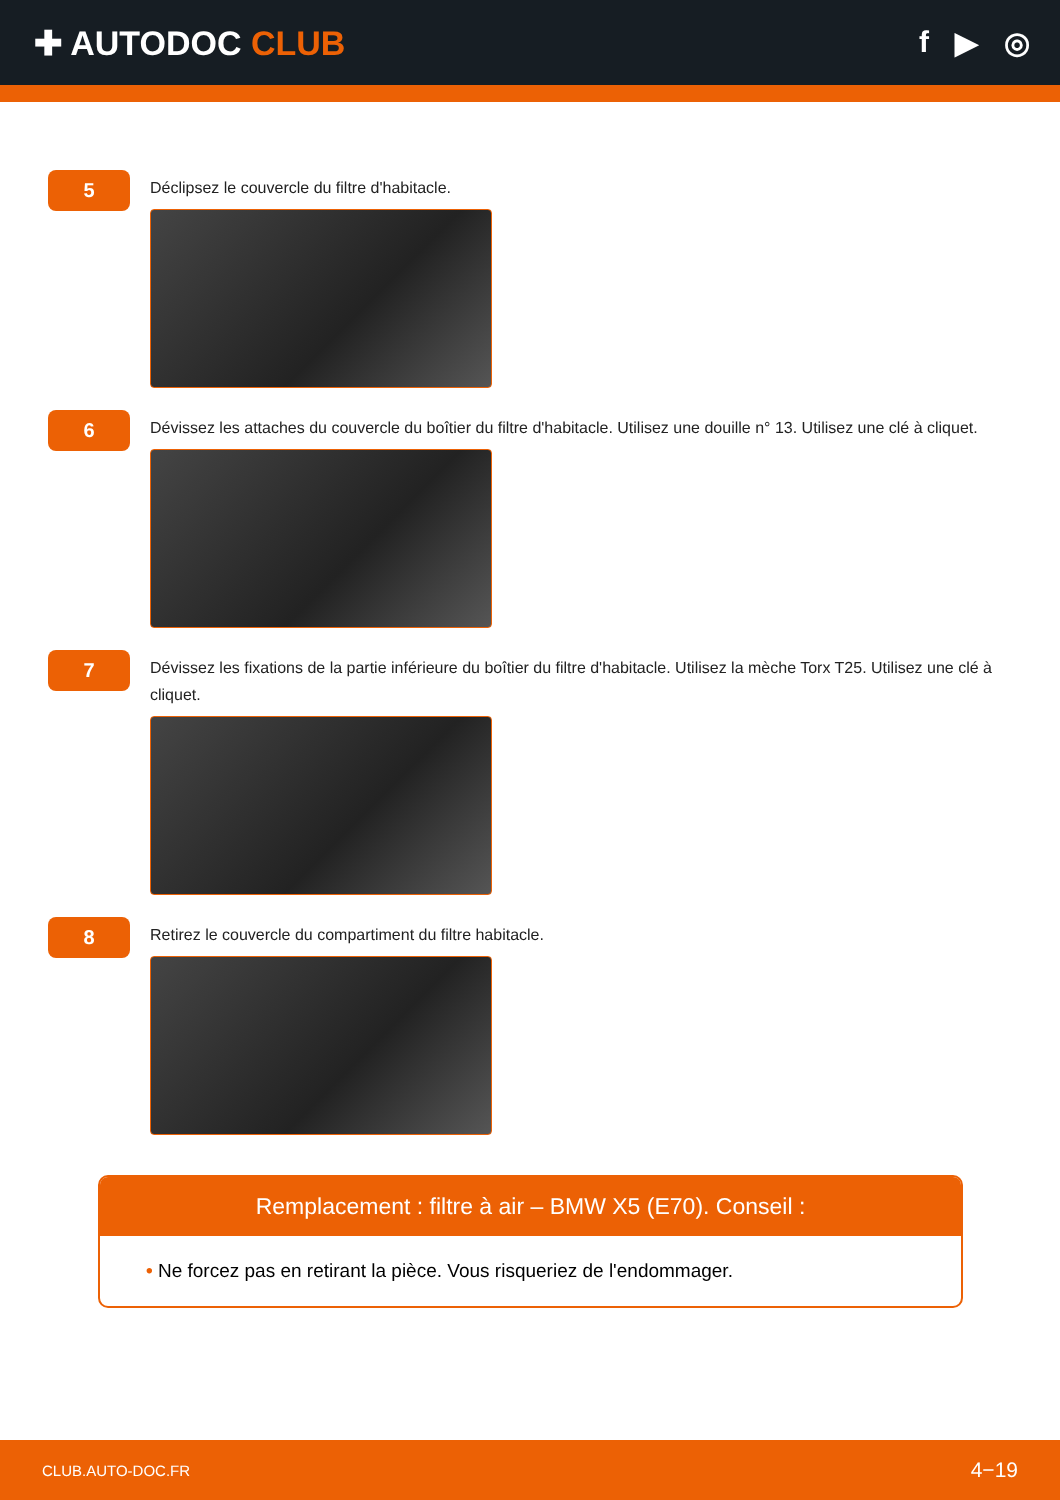✚ AUTODOC CLUB f ▶ ◎
5
Déclipsez le couvercle du filtre d'habitacle.
6
Dévissez les attaches du couvercle du boîtier du filtre d'habitacle. Utilisez une douille n° 13. Utilisez une clé à cliquet.
7
Dévissez les fixations de la partie inférieure du boîtier du filtre d'habitacle. Utilisez la mèche Torx T25. Utilisez une clé à cliquet.
8
Retirez le couvercle du compartiment du filtre habitacle.
Remplacement : filtre à air – BMW X5 (E70). Conseil :
• Ne forcez pas en retirant la pièce. Vous risqueriez de l'endommager.
CLUB.AUTO-DOC.FR 4−19